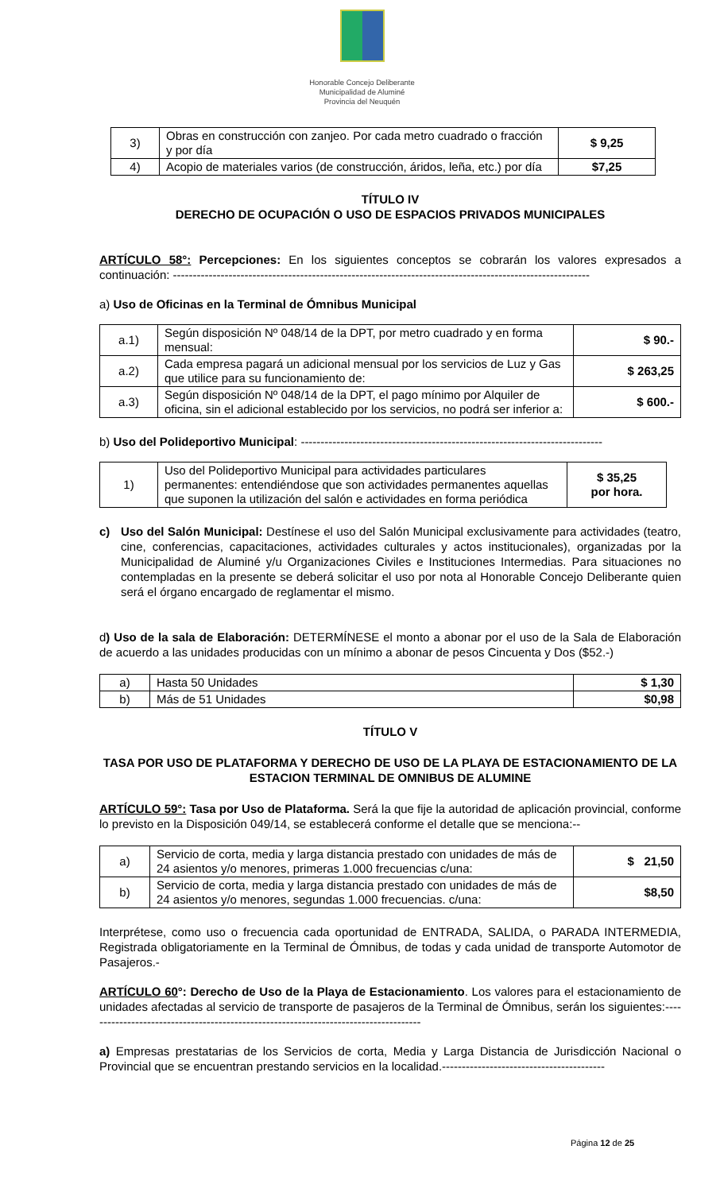Honorable Concejo Deliberante
Municipalidad de Aluminé
Provincia del Neuquén
| 3) | Obras en construcción con zanjeo. Por cada metro cuadrado o fracción y por día | $ 9,25 |
| 4) | Acopio de materiales varios (de construcción, áridos, leña, etc.) por día | $7,25 |
TÍTULO IV
DERECHO DE OCUPACIÓN O USO DE ESPACIOS PRIVADOS MUNICIPALES
ARTÍCULO 58°: Percepciones: En los siguientes conceptos se cobrarán los valores expresados a continuación: ---------------------------------------------------------------------------------------------------------
a) Uso de Oficinas en la Terminal de Ómnibus Municipal
| a.1) | Según disposición Nº 048/14 de la DPT, por metro cuadrado y en forma mensual: | $ 90.- |
| a.2) | Cada empresa pagará un adicional mensual por los servicios de Luz y Gas que utilice para su funcionamiento de: | $ 263,25 |
| a.3) | Según disposición Nº 048/14 de la DPT, el pago mínimo por Alquiler de oficina, sin el adicional establecido por los servicios, no podrá ser inferior a: | $ 600.- |
b) Uso del Polideportivo Municipal: ----------------------------------------------------------------------------
| 1) | Uso del Polideportivo Municipal para actividades particulares permanentes: entendiéndose que son actividades permanentes aquellas que suponen la utilización del salón e actividades en forma periódica | $ 35,25 por hora. |
c) Uso del Salón Municipal: Destínese el uso del Salón Municipal exclusivamente para actividades (teatro, cine, conferencias, capacitaciones, actividades culturales y actos institucionales), organizadas por la Municipalidad de Aluminé y/u Organizaciones Civiles e Instituciones Intermedias. Para situaciones no contempladas en la presente se deberá solicitar el uso por nota al Honorable Concejo Deliberante quien será el órgano encargado de reglamentar el mismo.
d) Uso de la sala de Elaboración: DETERMÍNESE el monto a abonar por el uso de la Sala de Elaboración de acuerdo a las unidades producidas con un mínimo a abonar de pesos Cincuenta y Dos ($52.-)
| a) | Hasta 50 Unidades | $ 1,30 |
| b) | Más de 51 Unidades | $0,98 |
TÍTULO V
TASA POR USO DE PLATAFORMA Y DERECHO DE USO DE LA PLAYA DE ESTACIONAMIENTO DE LA ESTACION TERMINAL DE OMNIBUS DE ALUMINE
ARTÍCULO 59°: Tasa por Uso de Plataforma. Será la que fije la autoridad de aplicación provincial, conforme lo previsto en la Disposición 049/14, se establecerá conforme el detalle que se menciona:--
| a) | Servicio de corta, media y larga distancia prestado con unidades de más de 24 asientos y/o menores, primeras 1.000 frecuencias c/una: | $ 21,50 |
| b) | Servicio de corta, media y larga distancia prestado con unidades de más de 24 asientos y/o menores, segundas 1.000 frecuencias. c/una: | $8,50 |
Interprétese, como uso o frecuencia cada oportunidad de ENTRADA, SALIDA, o PARADA INTERMEDIA, Registrada obligatoriamente en la Terminal de Ómnibus, de todas y cada unidad de transporte Automotor de Pasajeros.-
ARTÍCULO 60°: Derecho de Uso de la Playa de Estacionamiento. Los valores para el estacionamiento de unidades afectadas al servicio de transporte de pasajeros de la Terminal de Ómnibus, serán los siguientes:-------------------------------------------------------------------------------------
a) Empresas prestatarias de los Servicios de corta, Media y Larga Distancia de Jurisdicción Nacional o Provincial que se encuentran prestando servicios en la localidad.-----------------------------------------
Página 12 de 25